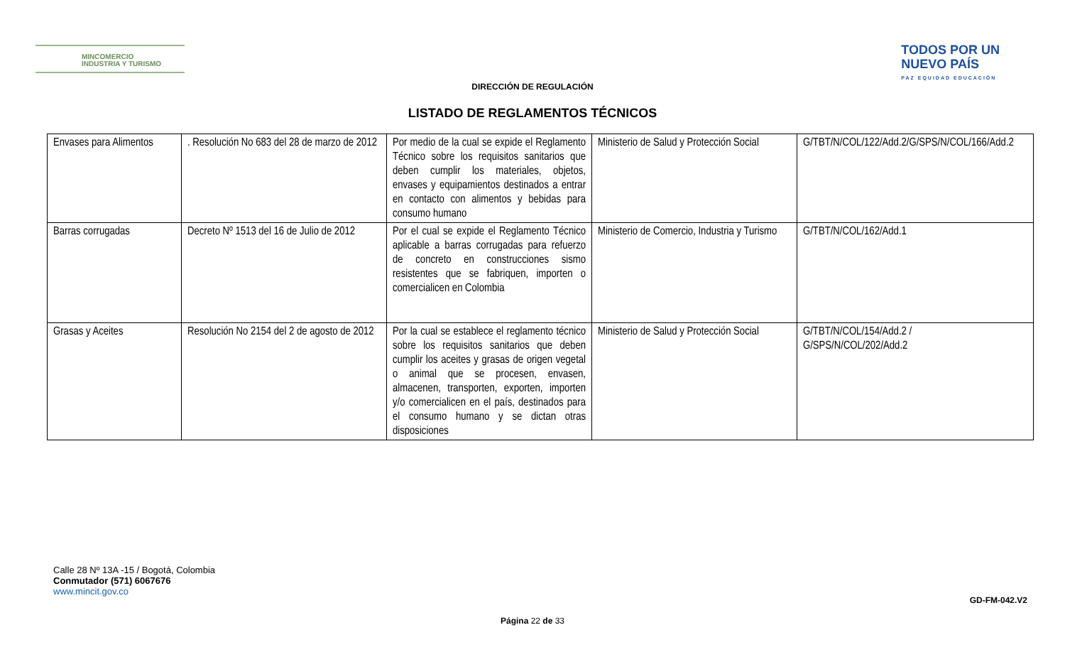MINCOMERCIO
INDUSTRIA Y TURISMO
TODOS POR UN
NUEVO PAÍS
PAZ EQUIDAD EDUCACIÓN
DIRECCIÓN DE REGULACIÓN
LISTADO DE REGLAMENTOS TÉCNICOS
| Envases para Alimentos | . Resolución No 683 del 28 de marzo de 2012 | Por medio de la cual se expide el Reglamento Técnico sobre los requisitos sanitarios que deben cumplir los materiales, objetos, envases y equipamientos destinados a entrar en contacto con alimentos y bebidas para consumo humano | Ministerio de Salud y Protección Social | G/TBT/N/COL/122/Add.2/G/SPS/N/COL/166/Add.2 |
| Barras corrugadas | Decreto Nº 1513 del 16 de Julio de 2012 | Por el cual se expide el Reglamento Técnico aplicable a barras corrugadas para refuerzo de concreto en construcciones sismo resistentes que se fabriquen, importen o comercialicen en Colombia | Ministerio de Comercio, Industria y Turismo | G/TBT/N/COL/162/Add.1 |
| Grasas y Aceites | Resolución No 2154 del 2 de agosto de 2012 | Por la cual se establece el reglamento técnico sobre los requisitos sanitarios que deben cumplir los aceites y grasas de origen vegetal o animal que se procesen, envasen, almacenen, transporten, exporten, importen y/o comercialicen en el país, destinados para el consumo humano y se dictan otras disposiciones | Ministerio de Salud y Protección Social | G/TBT/N/COL/154/Add.2 / G/SPS/N/COL/202/Add.2 |
Calle 28 Nº 13A -15 / Bogotá, Colombia
Conmutador (571) 6067676
www.mincit.gov.co
GD-FM-042.V2
Página 22 de 33